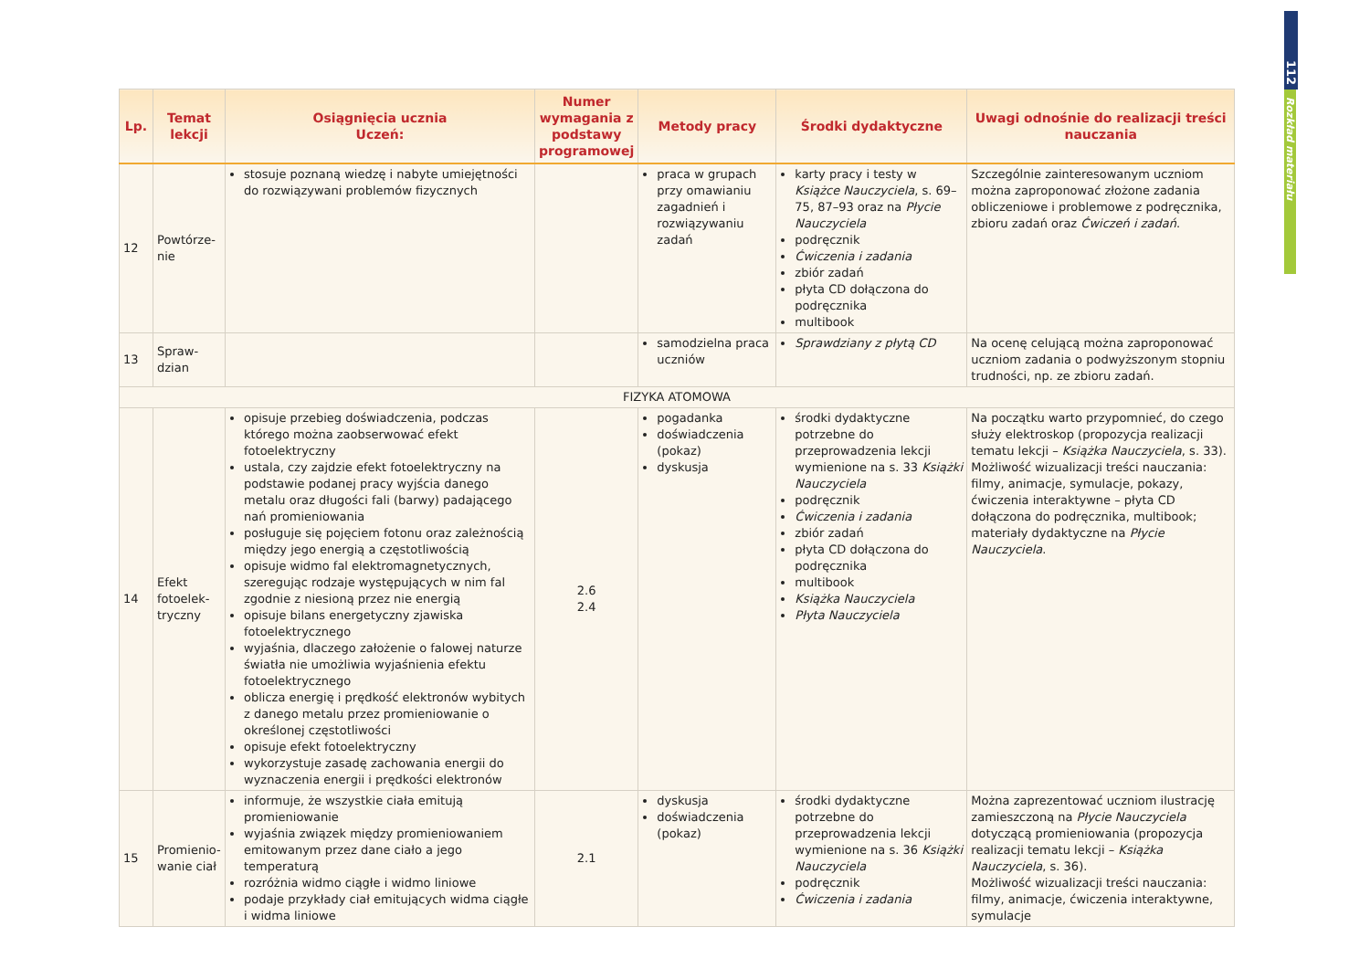112
Rozkład materiału
| Lp. | Temat lekcji | Osiągnięcia ucznia Uczeń: | Numer wymagania z podstawy programowej | Metody pracy | Środki dydaktyczne | Uwagi odnośnie do realizacji treści nauczania |
| --- | --- | --- | --- | --- | --- | --- |
| 12 | Powtórze-nie | stosuje poznaną wiedzę i nabyte umiejętności do rozwiązywani problemów fizycznych | | praca w grupach przy omawianiu zagadnień i rozwiązywaniu zadań | karty pracy i testy w Książce Nauczyciela , s. 69–75, 87–93 oraz na Płycie Nauczyciela podręcznik Ćwiczenia i zadania zbiór zadań płyta CD dołączona do podręcznika multibook | Szczególnie zainteresowanym uczniom można zaproponować złożone zadania obliczeniowe i problemowe z podręcznika, zbioru zadań oraz Ćwiczeń i zadań . |
| 13 | Spraw-dzian | | | samodzielna praca uczniów | Sprawdziany z płytą CD | Na ocenę celującą można zaproponować uczniom zadania o podwyższonym stopniu trudności, np. ze zbioru zadań. |
| FIZYKA ATOMOWA | | | | | | |
| 14 | Efekt fotoelek-tryczny | opisuje przebieg doświadczenia, podczas którego można zaobserwować efekt fotoelektryczny ustala, czy zajdzie efekt fotoelektryczny na podstawie podanej pracy wyjścia danego metalu oraz długości fali (barwy) padającego nań promieniowania posługuje się pojęciem fotonu oraz zależnością między jego energią a częstotliwością opisuje widmo fal elektromagnetycznych, szeregując rodzaje występujących w nim fal zgodnie z niesioną przez nie energią opisuje bilans energetyczny zjawiska fotoelektrycznego wyjaśnia, dlaczego założenie o falowej naturze światła nie umożliwia wyjaśnienia efektu fotoelektrycznego oblicza energię i prędkość elektronów wybitych z danego metalu przez promieniowanie o określonej częstotliwości opisuje efekt fotoelektryczny wykorzystuje zasadę zachowania energii do wyznaczenia energii i prędkości elektronów | 2.6 2.4 | pogadanka doświadczenia (pokaz) dyskusja | środki dydaktyczne potrzebne do przeprowadzenia lekcji wymienione na s. 33 Książki Nauczyciela podręcznik Ćwiczenia i zadania zbiór zadań płyta CD dołączona do podręcznika multibook Książka Nauczyciela Płyta Nauczyciela | Na początku warto przypomnieć, do czego służy elektroskop (propozycja realizacji tematu lekcji – Książka Nauczyciela , s. 33). Możliwość wizualizacji treści nauczania: filmy, animacje, symulacje, pokazy, ćwiczenia interaktywne – płyta CD dołączona do podręcznika, multibook; materiały dydaktyczne na Płycie Nauczyciela . |
| 15 | Promienio-wanie ciał | informuje, że wszystkie ciała emitują promieniowanie wyjaśnia związek między promieniowaniem emitowanym przez dane ciało a jego temperaturą rozróżnia widmo ciągłe i widmo liniowe podaje przykłady ciał emitujących widma ciągłe i widma liniowe | 2.1 | dyskusja doświadczenia (pokaz) | środki dydaktyczne potrzebne do przeprowadzenia lekcji wymienione na s. 36 Książki Nauczyciela podręcznik Ćwiczenia i zadania | Można zaprezentować uczniom ilustrację zamieszczoną na Płycie Nauczyciela dotyczącą promieniowania (propozycja realizacji tematu lekcji – Książka Nauczyciela , s. 36). Możliwość wizualizacji treści nauczania: filmy, animacje, ćwiczenia interaktywne, symulacje |